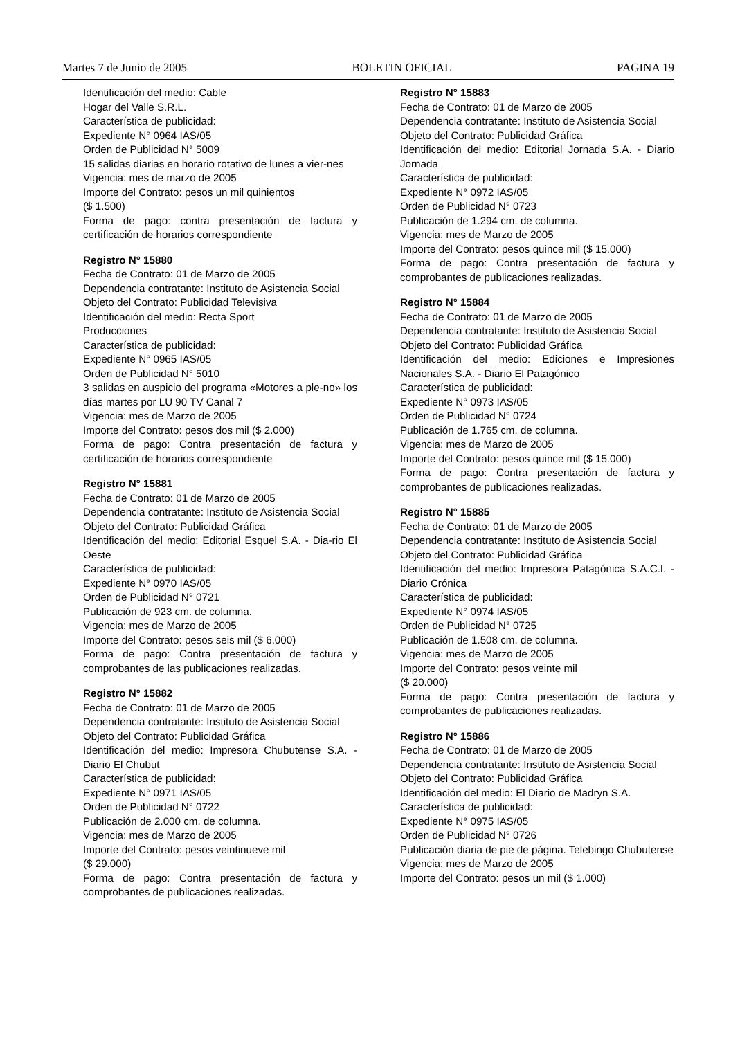Martes 7 de Junio de 2005 BOLETIN OFICIAL PAGINA 19
Identificación del medio: Cable
Hogar del Valle S.R.L.
Característica de publicidad:
Expediente N° 0964 IAS/05
Orden de Publicidad N° 5009
15 salidas diarias en horario rotativo de lunes a vier-nes
Vigencia: mes de marzo de 2005
Importe del Contrato: pesos un mil quinientos
($ 1.500)
Forma de pago: contra presentación de factura y certificación de horarios correspondiente
Registro N° 15880
Fecha de Contrato: 01 de Marzo de 2005
Dependencia contratante: Instituto de Asistencia Social
Objeto del Contrato: Publicidad Televisiva
Identificación del medio: Recta Sport
Producciones
Característica de publicidad:
Expediente N° 0965 IAS/05
Orden de Publicidad N° 5010
3 salidas en auspicio del programa «Motores a ple-no» los días martes por LU 90 TV Canal 7
Vigencia: mes de Marzo de 2005
Importe del Contrato: pesos dos mil ($ 2.000)
Forma de pago: Contra presentación de factura y certificación de horarios correspondiente
Registro N° 15881
Fecha de Contrato: 01 de Marzo de 2005
Dependencia contratante: Instituto de Asistencia Social
Objeto del Contrato: Publicidad Gráfica
Identificación del medio: Editorial Esquel S.A. - Dia-rio El Oeste
Característica de publicidad:
Expediente N° 0970 IAS/05
Orden de Publicidad N° 0721
Publicación de 923 cm. de columna.
Vigencia: mes de Marzo de 2005
Importe del Contrato: pesos seis mil ($ 6.000)
Forma de pago: Contra presentación de factura y comprobantes de las publicaciones realizadas.
Registro N° 15882
Fecha de Contrato: 01 de Marzo de 2005
Dependencia contratante: Instituto de Asistencia Social
Objeto del Contrato: Publicidad Gráfica
Identificación del medio: Impresora Chubutense S.A. - Diario El Chubut
Característica de publicidad:
Expediente N° 0971 IAS/05
Orden de Publicidad N° 0722
Publicación de 2.000 cm. de columna.
Vigencia: mes de Marzo de 2005
Importe del Contrato: pesos veintinueve mil
($ 29.000)
Forma de pago: Contra presentación de factura y comprobantes de publicaciones realizadas.
Registro N° 15883
Fecha de Contrato: 01 de Marzo de 2005
Dependencia contratante: Instituto de Asistencia Social
Objeto del Contrato: Publicidad Gráfica
Identificación del medio: Editorial Jornada S.A. - Diario Jornada
Característica de publicidad:
Expediente N° 0972 IAS/05
Orden de Publicidad N° 0723
Publicación de 1.294 cm. de columna.
Vigencia: mes de Marzo de 2005
Importe del Contrato: pesos quince mil ($ 15.000)
Forma de pago: Contra presentación de factura y comprobantes de publicaciones realizadas.
Registro N° 15884
Fecha de Contrato: 01 de Marzo de 2005
Dependencia contratante: Instituto de Asistencia Social
Objeto del Contrato: Publicidad Gráfica
Identificación del medio: Ediciones e Impresiones Nacionales S.A. - Diario El Patagónico
Característica de publicidad:
Expediente N° 0973 IAS/05
Orden de Publicidad N° 0724
Publicación de 1.765 cm. de columna.
Vigencia: mes de Marzo de 2005
Importe del Contrato: pesos quince mil ($ 15.000)
Forma de pago: Contra presentación de factura y comprobantes de publicaciones realizadas.
Registro N° 15885
Fecha de Contrato: 01 de Marzo de 2005
Dependencia contratante: Instituto de Asistencia Social
Objeto del Contrato: Publicidad Gráfica
Identificación del medio: Impresora Patagónica S.A.C.I. - Diario Crónica
Característica de publicidad:
Expediente N° 0974 IAS/05
Orden de Publicidad N° 0725
Publicación de 1.508 cm. de columna.
Vigencia: mes de Marzo de 2005
Importe del Contrato: pesos veinte mil
($ 20.000)
Forma de pago: Contra presentación de factura y comprobantes de publicaciones realizadas.
Registro N° 15886
Fecha de Contrato: 01 de Marzo de 2005
Dependencia contratante: Instituto de Asistencia Social
Objeto del Contrato: Publicidad Gráfica
Identificación del medio: El Diario de Madryn S.A.
Característica de publicidad:
Expediente N° 0975 IAS/05
Orden de Publicidad N° 0726
Publicación diaria de pie de página. Telebingo Chubutense
Vigencia: mes de Marzo de 2005
Importe del Contrato: pesos un mil ($ 1.000)